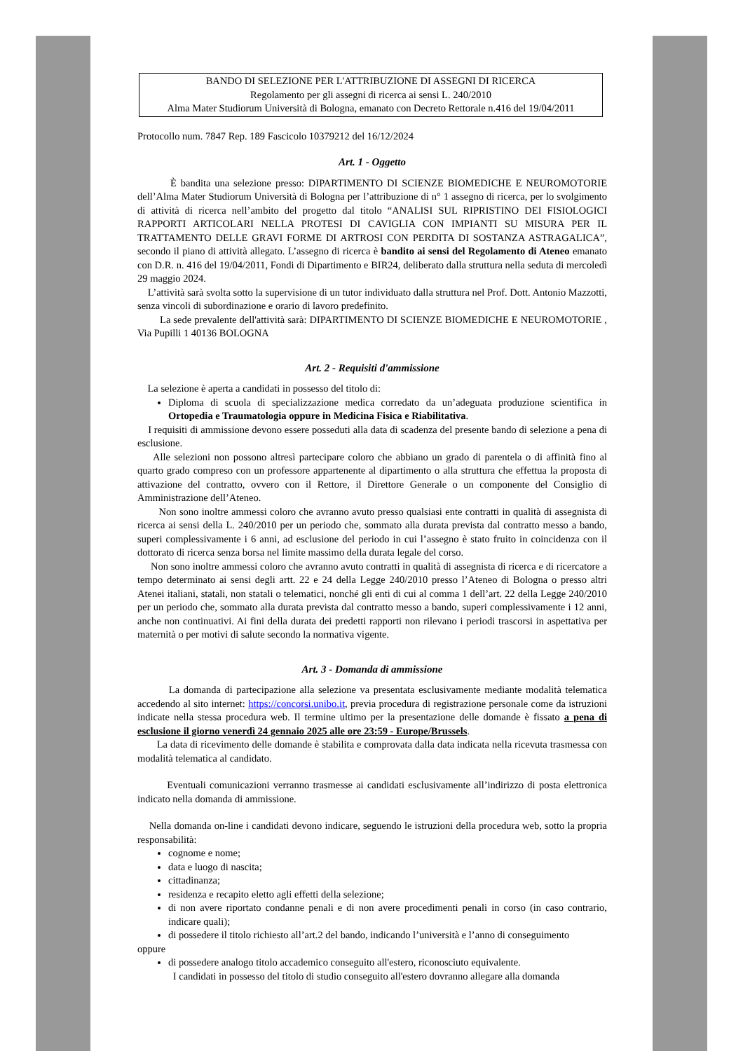BANDO DI SELEZIONE PER L'ATTRIBUZIONE DI ASSEGNI DI RICERCA
Regolamento per gli assegni di ricerca ai sensi L. 240/2010
Alma Mater Studiorum Università di Bologna, emanato con Decreto Rettorale n.416 del 19/04/2011
Protocollo num. 7847 Rep. 189 Fascicolo 10379212 del 16/12/2024
Art. 1 - Oggetto
È bandita una selezione presso: DIPARTIMENTO DI SCIENZE BIOMEDICHE E NEUROMOTORIE dell’Alma Mater Studiorum Università di Bologna per l’attribuzione di n° 1 assegno di ricerca, per lo svolgimento di attività di ricerca nell’ambito del progetto dal titolo “ANALISI SUL RIPRISTINO DEI FISIOLOGICI RAPPORTI ARTICOLARI NELLA PROTESI DI CAVIGLIA CON IMPIANTI SU MISURA PER IL TRATTAMENTO DELLE GRAVI FORME DI ARTROSI CON PERDITA DI SOSTANZA ASTRAGALICA”, secondo il piano di attività allegato. L’assegno di ricerca è bandito ai sensi del Regolamento di Ateneo emanato con D.R. n. 416 del 19/04/2011, Fondi di Dipartimento e BIR24, deliberato dalla struttura nella seduta di mercoledì 29 maggio 2024.
L’attività sarà svolta sotto la supervisione di un tutor individuato dalla struttura nel Prof. Dott. Antonio Mazzotti, senza vincoli di subordinazione e orario di lavoro predefinito.
La sede prevalente dell'attività sarà: DIPARTIMENTO DI SCIENZE BIOMEDICHE E NEUROMOTORIE , Via Pupilli 1 40136 BOLOGNA
Art. 2 - Requisiti d'ammissione
La selezione è aperta a candidati in possesso del titolo di:
Diploma di scuola di specializzazione medica corredato da un’adeguata produzione scientifica in Ortopedia e Traumatologia oppure in Medicina Fisica e Riabilitativa.
I requisiti di ammissione devono essere posseduti alla data di scadenza del presente bando di selezione a pena di esclusione.
Alle selezioni non possono altresì partecipare coloro che abbiano un grado di parentela o di affinità fino al quarto grado compreso con un professore appartenente al dipartimento o alla struttura che effettua la proposta di attivazione del contratto, ovvero con il Rettore, il Direttore Generale o un componente del Consiglio di Amministrazione dell’Ateneo.
Non sono inoltre ammessi coloro che avranno avuto presso qualsiasi ente contratti in qualità di assegnista di ricerca ai sensi della L. 240/2010 per un periodo che, sommato alla durata prevista dal contratto messo a bando, superi complessivamente i 6 anni, ad esclusione del periodo in cui l’assegno è stato fruito in coincidenza con il dottorato di ricerca senza borsa nel limite massimo della durata legale del corso.
Non sono inoltre ammessi coloro che avranno avuto contratti in qualità di assegnista di ricerca e di ricercatore a tempo determinato ai sensi degli artt. 22 e 24 della Legge 240/2010 presso l’Ateneo di Bologna o presso altri Atenei italiani, statali, non statali o telematici, nonché gli enti di cui al comma 1 dell’art. 22 della Legge 240/2010 per un periodo che, sommato alla durata prevista dal contratto messo a bando, superi complessivamente i 12 anni, anche non continuativi. Ai fini della durata dei predetti rapporti non rilevano i periodi trascorsi in aspettativa per maternità o per motivi di salute secondo la normativa vigente.
Art. 3 - Domanda di ammissione
La domanda di partecipazione alla selezione va presentata esclusivamente mediante modalità telematica accedendo al sito internet: https://concorsi.unibo.it, previa procedura di registrazione personale come da istruzioni indicate nella stessa procedura web. Il termine ultimo per la presentazione delle domande è fissato a pena di esclusione il giorno venerdì 24 gennaio 2025 alle ore 23:59 - Europe/Brussels.
La data di ricevimento delle domande è stabilita e comprovata dalla data indicata nella ricevuta trasmessa con modalità telematica al candidato.
Eventuali comunicazioni verranno trasmesse ai candidati esclusivamente all’indirizzo di posta elettronica indicato nella domanda di ammissione.
Nella domanda on-line i candidati devono indicare, seguendo le istruzioni della procedura web, sotto la propria responsabilità:
cognome e nome;
data e luogo di nascita;
cittadinanza;
residenza e recapito eletto agli effetti della selezione;
di non avere riportato condanne penali e di non avere procedimenti penali in corso (in caso contrario, indicare quali);
di possedere il titolo richiesto all’art.2 del bando, indicando l’università e l’anno di conseguimento
oppure
di possedere analogo titolo accademico conseguito all'estero, riconosciuto equivalente.
I candidati in possesso del titolo di studio conseguito all'estero dovranno allegare alla domanda